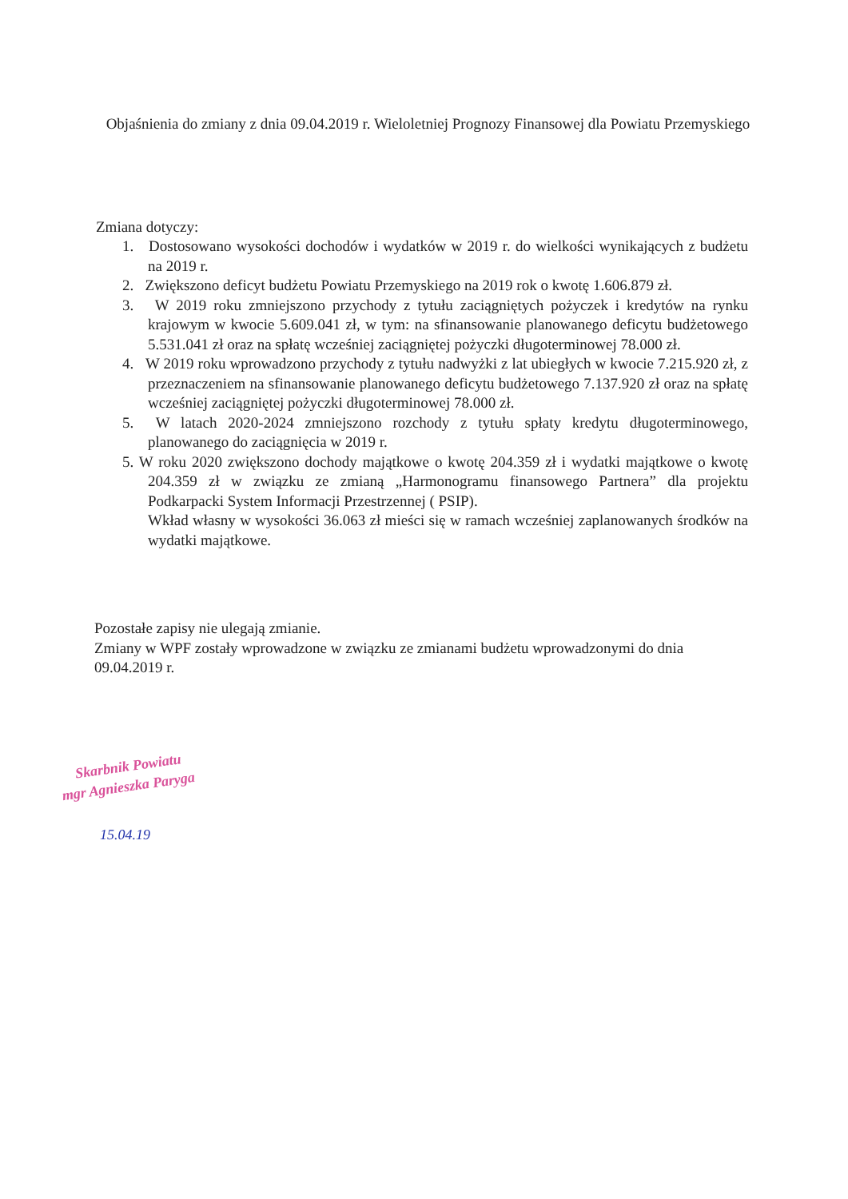Objaśnienia do zmiany z dnia 09.04.2019 r. Wieloletniej Prognozy Finansowej dla Powiatu Przemyskiego
Zmiana dotyczy:
1. Dostosowano wysokości dochodów i wydatków w 2019 r. do wielkości wynikających z budżetu na 2019 r.
2. Zwiększono deficyt budżetu Powiatu Przemyskiego na 2019 rok o kwotę 1.606.879 zł.
3. W 2019 roku zmniejszono przychody z tytułu zaciągniętych pożyczek i kredytów na rynku krajowym w kwocie 5.609.041 zł, w tym: na sfinansowanie planowanego deficytu budżetowego 5.531.041 zł oraz na spłatę wcześniej zaciągniętej pożyczki długoterminowej 78.000 zł.
4. W 2019 roku wprowadzono przychody z tytułu nadwyżki z lat ubiegłych w kwocie 7.215.920 zł, z przeznaczeniem na sfinansowanie planowanego deficytu budżetowego 7.137.920 zł oraz na spłatę wcześniej zaciągniętej pożyczki długoterminowej 78.000 zł.
5. W latach 2020-2024 zmniejszono rozchody z tytułu spłaty kredytu długoterminowego, planowanego do zaciągnięcia w 2019 r.
5. W roku 2020 zwiększono dochody majątkowe o kwotę 204.359 zł i wydatki majątkowe o kwotę 204.359 zł w związku ze zmianą „Harmonogramu finansowego Partnera” dla projektu Podkarpacki System Informacji Przestrzennej ( PSIP).
Wkład własny w wysokości 36.063 zł mieści się w ramach wcześniej zaplanowanych środków na wydatki majątkowe.
Pozostałe zapisy nie ulegają zmianie.
Zmiany w WPF zostały wprowadzone w związku ze zmianami budżetu wprowadzonymi do dnia 09.04.2019 r.
Skarbnik Powiatu
mgr Agnieszka Paryga
15.04.19